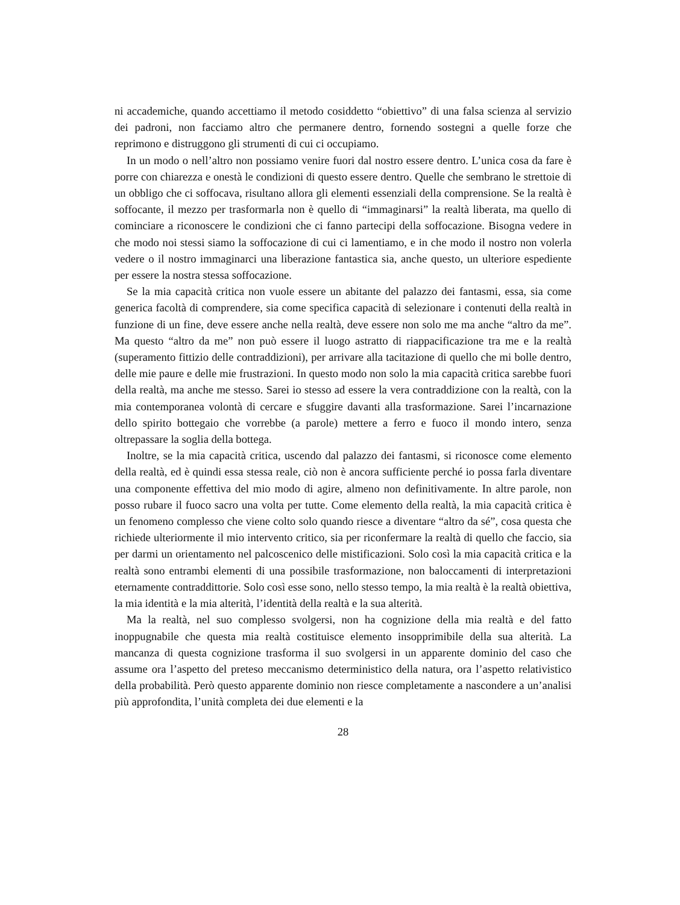ni accademiche, quando accettiamo il metodo cosiddetto “obiettivo” di una falsa scienza al servizio dei padroni, non facciamo altro che permanere dentro, fornendo sostegni a quelle forze che reprimono e distruggono gli strumenti di cui ci occupiamo.
In un modo o nell’altro non possiamo venire fuori dal nostro essere dentro. L’unica cosa da fare è porre con chiarezza e onestà le condizioni di questo essere dentro. Quelle che sembrano le strettoie di un obbligo che ci soffocava, risultano allora gli elementi essenziali della comprensione. Se la realtà è soffocante, il mezzo per trasformarla non è quello di “immaginarsi” la realtà liberata, ma quello di cominciare a riconoscere le condizioni che ci fanno partecipi della soffocazione. Bisogna vedere in che modo noi stessi siamo la soffocazione di cui ci lamentiamo, e in che modo il nostro non volerla vedere o il nostro immaginarci una liberazione fantastica sia, anche questo, un ulteriore espediente per essere la nostra stessa soffocazione.
Se la mia capacità critica non vuole essere un abitante del palazzo dei fantasmi, essa, sia come generica facoltà di comprendere, sia come specifica capacità di selezionare i contenuti della realtà in funzione di un fine, deve essere anche nella realtà, deve essere non solo me ma anche “altro da me”. Ma questo “altro da me” non può essere il luogo astratto di riappacificazione tra me e la realtà (superamento fittizio delle contraddizioni), per arrivare alla tacitazione di quello che mi bolle dentro, delle mie paure e delle mie frustrazioni. In questo modo non solo la mia capacità critica sarebbe fuori della realtà, ma anche me stesso. Sarei io stesso ad essere la vera contraddizione con la realtà, con la mia contemporanea volontà di cercare e sfuggire davanti alla trasformazione. Sarei l’incarnazione dello spirito bottegaio che vorrebbe (a parole) mettere a ferro e fuoco il mondo intero, senza oltrepassare la soglia della bottega.
Inoltre, se la mia capacità critica, uscendo dal palazzo dei fantasmi, si riconosce come elemento della realtà, ed è quindi essa stessa reale, ciò non è ancora sufficiente perché io possa farla diventare una componente effettiva del mio modo di agire, almeno non definitivamente. In altre parole, non posso rubare il fuoco sacro una volta per tutte. Come elemento della realtà, la mia capacità critica è un fenomeno complesso che viene colto solo quando riesce a diventare “altro da sé”, cosa questa che richiede ulteriormente il mio intervento critico, sia per riconfermare la realtà di quello che faccio, sia per darmi un orientamento nel palcoscenico delle mistificazioni. Solo così la mia capacità critica e la realtà sono entrambi elementi di una possibile trasformazione, non baloccamenti di interpretazioni eternamente contraddittorie. Solo così esse sono, nello stesso tempo, la mia realtà è la realtà obiettiva, la mia identità e la mia alterità, l’identità della realtà e la sua alterità.
Ma la realtà, nel suo complesso svolgersi, non ha cognizione della mia realtà e del fatto inoppugnabile che questa mia realtà costituisce elemento insopprimibile della sua alterità. La mancanza di questa cognizione trasforma il suo svolgersi in un apparente dominio del caso che assume ora l’aspetto del preteso meccanismo deterministico della natura, ora l’aspetto relativistico della probabilità. Però questo apparente dominio non riesce completamente a nascondere a un’analisi più approfondita, l’unità completa dei due elementi e la
28